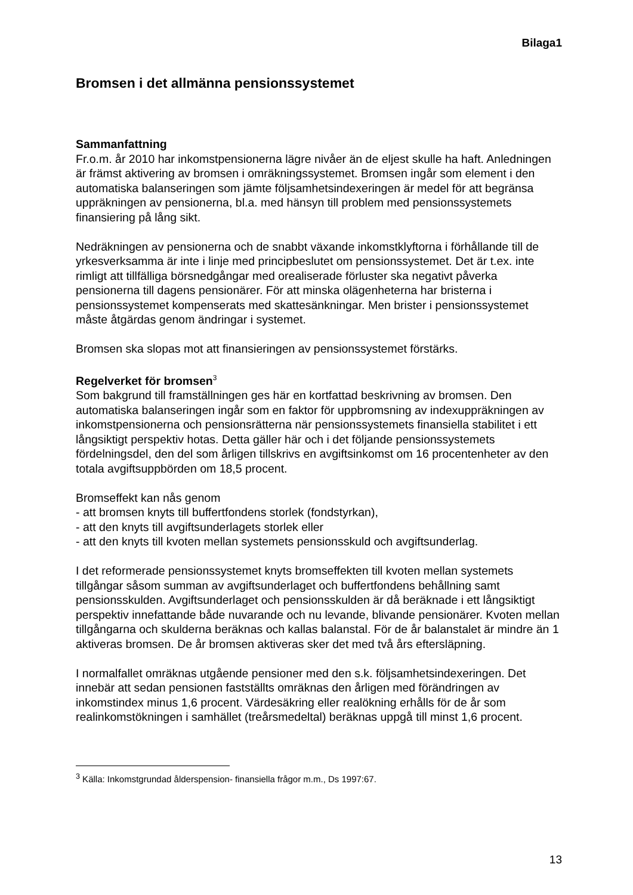Bilaga1
Bromsen i det allmänna pensionssystemet
Sammanfattning
Fr.o.m. år 2010 har inkomstpensionerna lägre nivåer än de eljest skulle ha haft. Anledningen är främst aktivering av bromsen i omräkningssystemet. Bromsen ingår som element i den automatiska balanseringen som jämte följsamhetsindexeringen är medel för att begränsa uppräkningen av pensionerna, bl.a. med hänsyn till problem med pensionssystemets finansiering på lång sikt.
Nedräkningen av pensionerna och de snabbt växande inkomstklyftorna i förhållande till de yrkesverksamma är inte i linje med principbeslutet om pensionssystemet. Det är t.ex. inte rimligt att tillfälliga börsnedgångar med orealiserade förluster ska negativt påverka pensionerna till dagens pensionärer. För att minska olägenheterna har bristerna i pensionssystemet kompenserats med skattesänkningar. Men brister i pensionssystemet måste åtgärdas genom ändringar i systemet.
Bromsen ska slopas mot att finansieringen av pensionssystemet förstärks.
Regelverket för bromsen<sup>3</sup>
Som bakgrund till framställningen ges här en kortfattad beskrivning av bromsen. Den automatiska balanseringen ingår som en faktor för uppbromsning av indexuppräkningen av inkomstpensionerna och pensionsrätterna när pensionssystemets finansiella stabilitet i ett långsiktigt perspektiv hotas. Detta gäller här och i det följande pensionssystemets fördelningsdel, den del som årligen tillskrivs en avgiftsinkomst om 16 procentenheter av den totala avgiftsuppbörden om 18,5 procent.
Bromseffekt kan nås genom
- att bromsen knyts till buffertfondens storlek (fondstyrkan),
- att den knyts till avgiftsunderlagets storlek eller
- att den knyts till kvoten mellan systemets pensionsskuld och avgiftsunderlag.
I det reformerade pensionssystemet knyts bromseffekten till kvoten mellan systemets tillgångar såsom summan av avgiftsunderlaget och buffertfondens behållning samt pensionsskulden. Avgiftsunderlaget och pensionsskulden är då beräknade i ett långsiktigt perspektiv innefattande både nuvarande och nu levande, blivande pensionärer. Kvoten mellan tillgångarna och skulderna beräknas och kallas balanstal. För de år balanstalet är mindre än 1 aktiveras bromsen. De år bromsen aktiveras sker det med två års eftersläpning.
I normalfallet omräknas utgående pensioner med den s.k. följsamhetsindexeringen. Det innebär att sedan pensionen fastställts omräknas den årligen med förändringen av inkomstindex minus 1,6 procent. Värdesäkring eller realökning erhålls för de år som realinkomstökningen i samhället (treårsmedeltal) beräknas uppgå till minst 1,6 procent.
<sup>3</sup> Källa: Inkomstgrundad ålderspension- finansiella frågor m.m., Ds 1997:67.
13